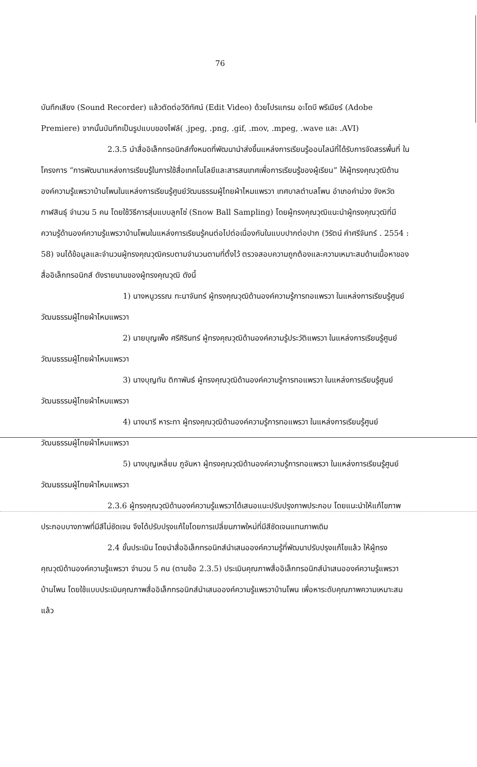76
บันทึกเสียง (Sound Recorder) แล้วตัดต่อวีดิทัศน์ (Edit Video) ด้วยโปรแกรม อะโดบี พรีเมียร์ (Adobe Premiere) จากนั้นบันทึกเป็นรูปแบบของไฟล์( .jpeg, .png, .gif, .mov, .mpeg, .wave และ .AVI)
2.3.5 นำสื่ออิเล็กทรอนิกส์ทั้งหมดที่พัฒนานำส่งขึ้นแหล่งการเรียนรู้ออนไลน์ที่ได้รับการจัดสรรพื้นที่ ในโครงการ “การพัฒนาแหล่งการเรียนรู้ในการใช้สื่อเทคโนโลยีและสารสนเทศเพื่อการเรียนรู้ของผู้เรียน” ให้ผู้ทรงคุณวุฒิด้านองค์ความรู้แพรวาบ้านโพนในแหล่งการเรียนรู้ศูนย์วัฒนธรรมผู้ไทยผ้าไหมแพรวา เทศบาลตำบลโพน อำเภอคำม่วง จังหวัดกาฬสินธุ์ จำนวน 5 คน โดยใช้วิธีการสุ่มแบบลูกโซ่ (Snow Ball Sampling) โดยผู้ทรงคุณวุฒิแนะนำผู้ทรงคุณวุฒิที่มีความรู้ด้านองค์ความรู้แพรวาบ้านโพนในแหล่งการเรียนรู้คนต่อไปต่อเนื่องกันในแบบปากต่อปาก (วิรัตน์ คำศรีจันทร์ . 2554 : 58) จนได้ข้อมูลและจำนวนผู้ทรงคุณวุฒิครบตามจำนวนตามที่ตั้งไว้ ตรวจสอบความถูกต้องและความเหมาะสมด้านเนื้อหาของสื่ออิเล็กทรอนิกส์ ดังรายนามของผู้ทรงคุณวุฒิ ดังนี้
1) นางหนูวรรณ ทะนาจันทร์ ผู้ทรงคุณวุฒิด้านองค์ความรู้การทอแพรวา ในแหล่งการเรียนรู้ศูนย์วัฒนธรรมผู้ไทยผ้าไหมแพรวา
2) นายบุญเพ็ง ศรีศิรินทร์ ผู้ทรงคุณวุฒิด้านองค์ความรู้ประวัติแพรวา ในแหล่งการเรียนรู้ศูนย์วัฒนธรรมผู้ไทยผ้าไหมแพรวา
3) นางบุญทัน ติกาพันธ์ ผู้ทรงคุณวุฒิด้านองค์ความรู้การทอแพรวา ในแหล่งการเรียนรู้ศูนย์วัฒนธรรมผู้ไทยผ้าไหมแพรวา
4) นางมารี หาระทา ผู้ทรงคุณวุฒิด้านองค์ความรู้การทอแพรวา ในแหล่งการเรียนรู้ศูนย์วัฒนธรรมผู้ไทยผ้าไหมแพรวา
5) นางบุญเหลี่ยม ภูจันหา ผู้ทรงคุณวุฒิด้านองค์ความรู้การทอแพรวา ในแหล่งการเรียนรู้ศูนย์วัฒนธรรมผู้ไทยผ้าไหมแพรวา
2.3.6 ผู้ทรงคุณวุฒิด้านองค์ความรู้แพรวาได้เสนอแนะปรับปรุงภาพประกอบ โดยแนะนำให้แก้ไขภาพประกอบบางภาพที่มีสีไม่ชัดเจน จึงได้ปรับปรุงแก้ไขโดยการเปลี่ยนภาพใหม่ที่มีสีชัดเจนแทนภาพเดิม
2.4 ขั้นประเมิน โดยนำสื่ออิเล็กทรอนิกส์นำเสนอองค์ความรู้ที่พัฒนาปรับปรุงแก้ไขแล้ว ให้ผู้ทรงคุณวุฒิด้านองค์ความรู้แพรวา จำนวน 5 คน (ตามข้อ 2.3.5) ประเมินคุณภาพสื่ออิเล็กทรอนิกส์นำเสนอองค์ความรู้แพรวาบ้านโพน โดยใช้แบบประเมินคุณภาพสื่ออิเล็กทรอนิกส์นำเสนอองค์ความรู้แพรวาบ้านโพน เพื่อหาระดับคุณภาพความเหมาะสมแล้ว